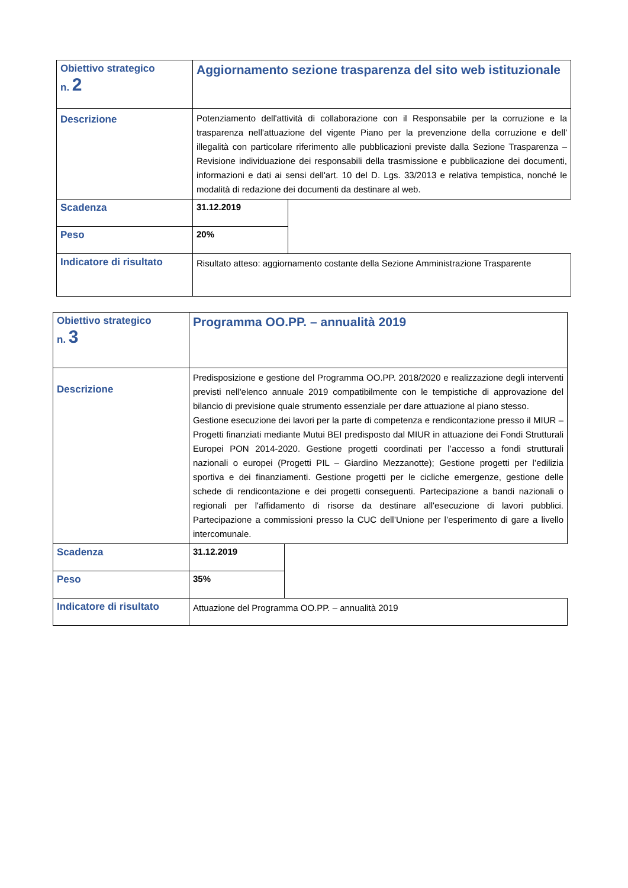| Obiettivo strategico n. 2 | Aggiornamento sezione trasparenza del sito web istituzionale | |
| Descrizione | Potenziamento dell'attività di collaborazione con il Responsabile per la corruzione e la trasparenza nell'attuazione del vigente Piano per la prevenzione della corruzione e dell' illegalità con particolare riferimento alle pubblicazioni previste dalla Sezione Trasparenza – Revisione individuazione dei responsabili della trasmissione e pubblicazione dei documenti, informazioni e dati ai sensi dell'art. 10 del D. Lgs. 33/2013 e relativa tempistica, nonché le modalità di redazione dei documenti da destinare al web. | |
| Scadenza | 31.12.2019 | |
| Peso | 20% | |
| Indicatore di risultato | Risultato atteso: aggiornamento costante della Sezione Amministrazione Trasparente | |
| Obiettivo strategico n. 3 | Programma OO.PP. – annualità 2019 | |
| Descrizione | Predisposizione e gestione del Programma OO.PP. 2018/2020 e realizzazione degli interventi previsti nell'elenco annuale 2019 compatibilmente con le tempistiche di approvazione del bilancio di previsione quale strumento essenziale per dare attuazione al piano stesso. Gestione esecuzione dei lavori per la parte di competenza e rendicontazione presso il MIUR – Progetti finanziati mediante Mutui BEI predisposto dal MIUR in attuazione dei Fondi Strutturali Europei PON 2014-2020. Gestione progetti coordinati per l’accesso a fondi strutturali nazionali o europei (Progetti PIL – Giardino Mezzanotte); Gestione progetti per l’edilizia sportiva e dei finanziamenti. Gestione progetti per le cicliche emergenze, gestione delle schede di rendicontazione e dei progetti conseguenti. Partecipazione a bandi nazionali o regionali per l'affidamento di risorse da destinare all'esecuzione di lavori pubblici. Partecipazione a commissioni presso la CUC dell’Unione per l’esperimento di gare a livello intercomunale. | |
| Scadenza | 31.12.2019 | |
| Peso | 35% | |
| Indicatore di risultato | Attuazione del Programma OO.PP. – annualità 2019 | |